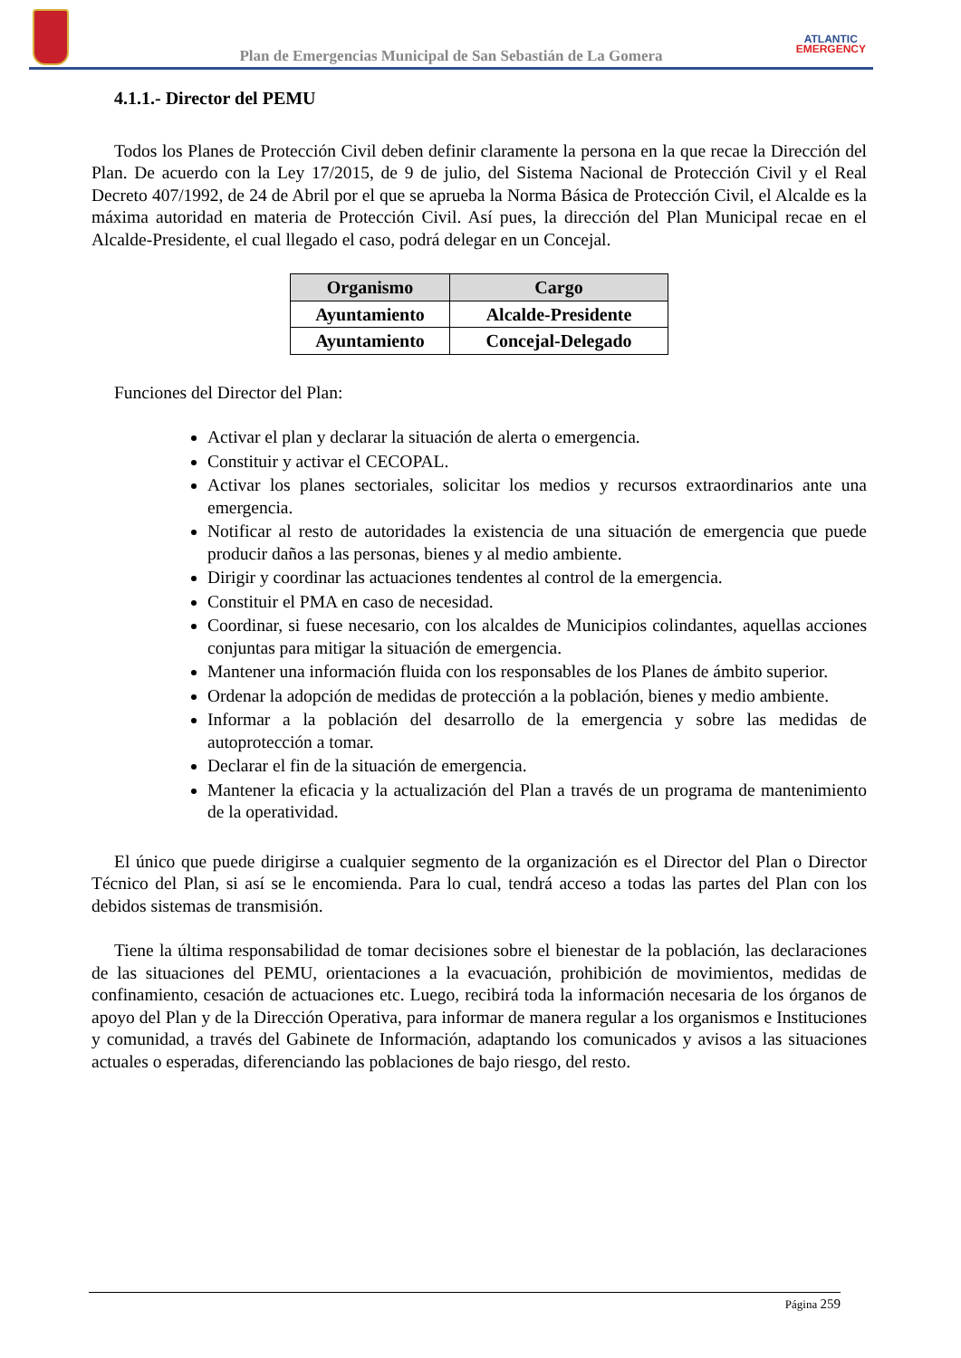Plan de Emergencias Municipal de San Sebastián de La Gomera
ATLANTIC
EMERGENCY
4.1.1.- Director del PEMU
Todos los Planes de Protección Civil deben definir claramente la persona en la que recae la Dirección del Plan. De acuerdo con la Ley 17/2015, de 9 de julio, del Sistema Nacional de Protección Civil y el Real Decreto 407/1992, de 24 de Abril por el que se aprueba la Norma Básica de Protección Civil, el Alcalde es la máxima autoridad en materia de Protección Civil. Así pues, la dirección del Plan Municipal recae en el Alcalde-Presidente, el cual llegado el caso, podrá delegar en un Concejal.
| Organismo | Cargo |
| --- | --- |
| Ayuntamiento | Alcalde-Presidente |
| Ayuntamiento | Concejal-Delegado |
Funciones del Director del Plan:
Activar el plan y declarar la situación de alerta o emergencia.
Constituir y activar el CECOPAL.
Activar los planes sectoriales, solicitar los medios y recursos extraordinarios ante una emergencia.
Notificar al resto de autoridades la existencia de una situación de emergencia que puede producir daños a las personas, bienes y al medio ambiente.
Dirigir y coordinar las actuaciones tendentes al control de la emergencia.
Constituir el PMA en caso de necesidad.
Coordinar, si fuese necesario, con los alcaldes de Municipios colindantes, aquellas acciones conjuntas para mitigar la situación de emergencia.
Mantener una información fluida con los responsables de los Planes de ámbito superior.
Ordenar la adopción de medidas de protección a la población, bienes y medio ambiente.
Informar a la población del desarrollo de la emergencia y sobre las medidas de autoprotección a tomar.
Declarar el fin de la situación de emergencia.
Mantener la eficacia y la actualización del Plan a través de un programa de mantenimiento de la operatividad.
El único que puede dirigirse a cualquier segmento de la organización es el Director del Plan o Director Técnico del Plan, si así se le encomienda. Para lo cual, tendrá acceso a todas las partes del Plan con los debidos sistemas de transmisión.
Tiene la última responsabilidad de tomar decisiones sobre el bienestar de la población, las declaraciones de las situaciones del PEMU, orientaciones a la evacuación, prohibición de movimientos, medidas de confinamiento, cesación de actuaciones etc. Luego, recibirá toda la información necesaria de los órganos de apoyo del Plan y de la Dirección Operativa, para informar de manera regular a los organismos e Instituciones y comunidad, a través del Gabinete de Información, adaptando los comunicados y avisos a las situaciones actuales o esperadas, diferenciando las poblaciones de bajo riesgo, del resto.
Página 259